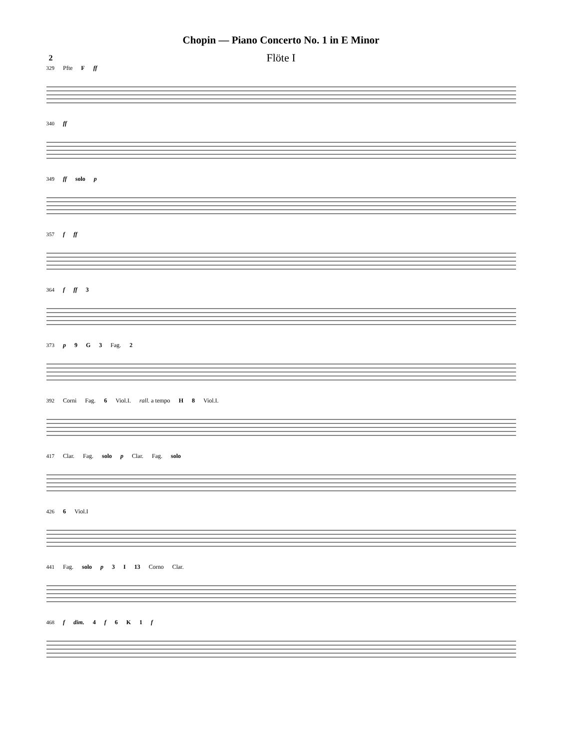Chopin — Piano Concerto No. 1 in E Minor
2
Flöte I
329 Pfte F ff
340 ff
349 ff solo p
357 f ff
364 f ff 3
373 p 9 G 3 Fag. 2
392 Corni Fag. 6 Viol.I. rall. a tempo H 8 Viol.I.
417 Clar. Fag. solo p Clar. Fag. solo
426 6 Viol.I
441 Fag. solo p 3 I 13 Corno Clar.
468 f dim. 4 f 6 K 1 f